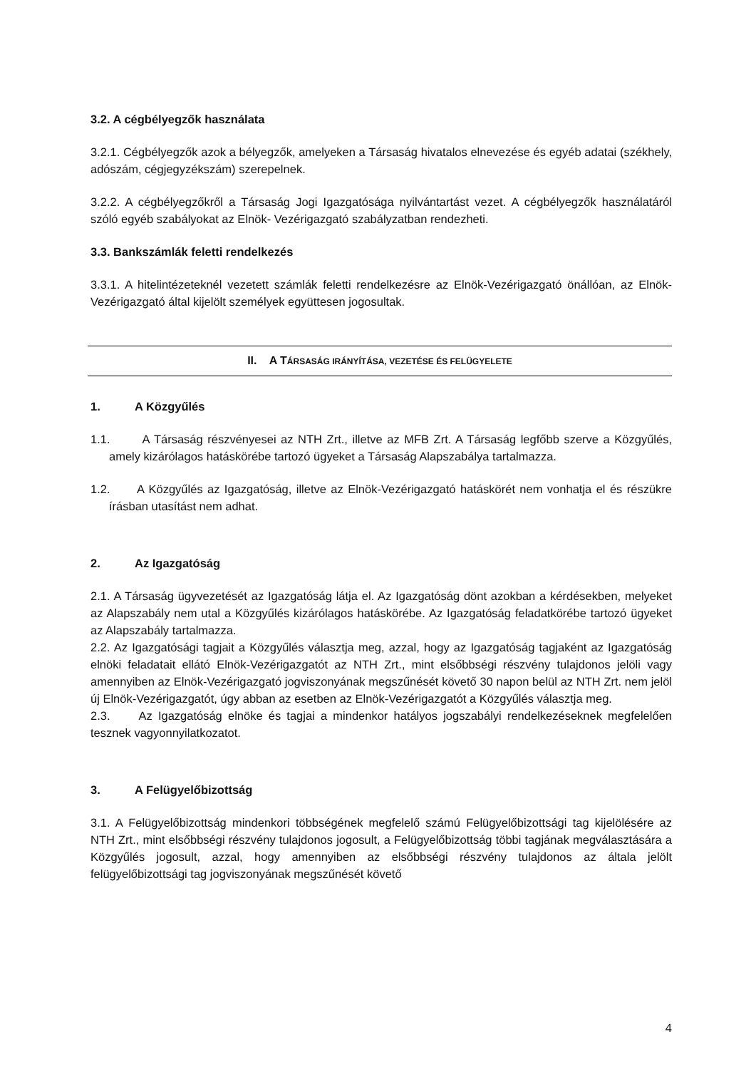3.2. A cégbélyegzők használata
3.2.1. Cégbélyegzők azok a bélyegzők, amelyeken a Társaság hivatalos elnevezése és egyéb adatai (székhely, adószám, cégjegyzékszám) szerepelnek.
3.2.2. A cégbélyegzőkről a Társaság Jogi Igazgatósága nyilvántartást vezet. A cégbélyegzők használatáról szóló egyéb szabályokat az Elnök- Vezérigazgató szabályzatban rendezheti.
3.3. Bankszámlák feletti rendelkezés
3.3.1. A hitelintézeteknél vezetett számlák feletti rendelkezésre az Elnök-Vezérigazgató önállóan, az Elnök-Vezérigazgató által kijelölt személyek együttesen jogosultak.
II. A TÁRSASÁG IRÁNYÍTÁSA, VEZETÉSE ÉS FELÜGYELETE
1. A Közgyűlés
1.1. A Társaság részvényesei az NTH Zrt., illetve az MFB Zrt. A Társaság legfőbb szerve a Közgyűlés, amely kizárólagos hatáskörébe tartozó ügyeket a Társaság Alapszabálya tartalmazza.
1.2. A Közgyűlés az Igazgatóság, illetve az Elnök-Vezérigazgató hatáskörét nem vonhatja el és részükre írásban utasítást nem adhat.
2. Az Igazgatóság
2.1. A Társaság ügyvezetését az Igazgatóság látja el. Az Igazgatóság dönt azokban a kérdésekben, melyeket az Alapszabály nem utal a Közgyűlés kizárólagos hatáskörébe. Az Igazgatóság feladatkörébe tartozó ügyeket az Alapszabály tartalmazza.
2.2. Az Igazgatósági tagjait a Közgyűlés választja meg, azzal, hogy az Igazgatóság tagjaként az Igazgatóság elnöki feladatait ellátó Elnök-Vezérigazgatót az NTH Zrt., mint elsőbbségi részvény tulajdonos jelöli vagy amennyiben az Elnök-Vezérigazgató jogviszonyának megszűnését követő 30 napon belül az NTH Zrt. nem jelöl új Elnök-Vezérigazgatót, úgy abban az esetben az Elnök-Vezérigazgatót a Közgyűlés választja meg.
2.3. Az Igazgatóság elnöke és tagjai a mindenkor hatályos jogszabályi rendelkezéseknek megfelelően tesznek vagyonnyilatkozatot.
3. A Felügyelőbizottság
3.1. A Felügyelőbizottság mindenkori többségének megfelelő számú Felügyelőbizottsági tag kijelölésére az NTH Zrt., mint elsőbbségi részvény tulajdonos jogosult, a Felügyelőbizottság többi tagjának megválasztására a Közgyűlés jogosult, azzal, hogy amennyiben az elsőbbségi részvény tulajdonos az általa jelölt felügyelőbizottsági tag jogviszonyának megszűnését követő
4